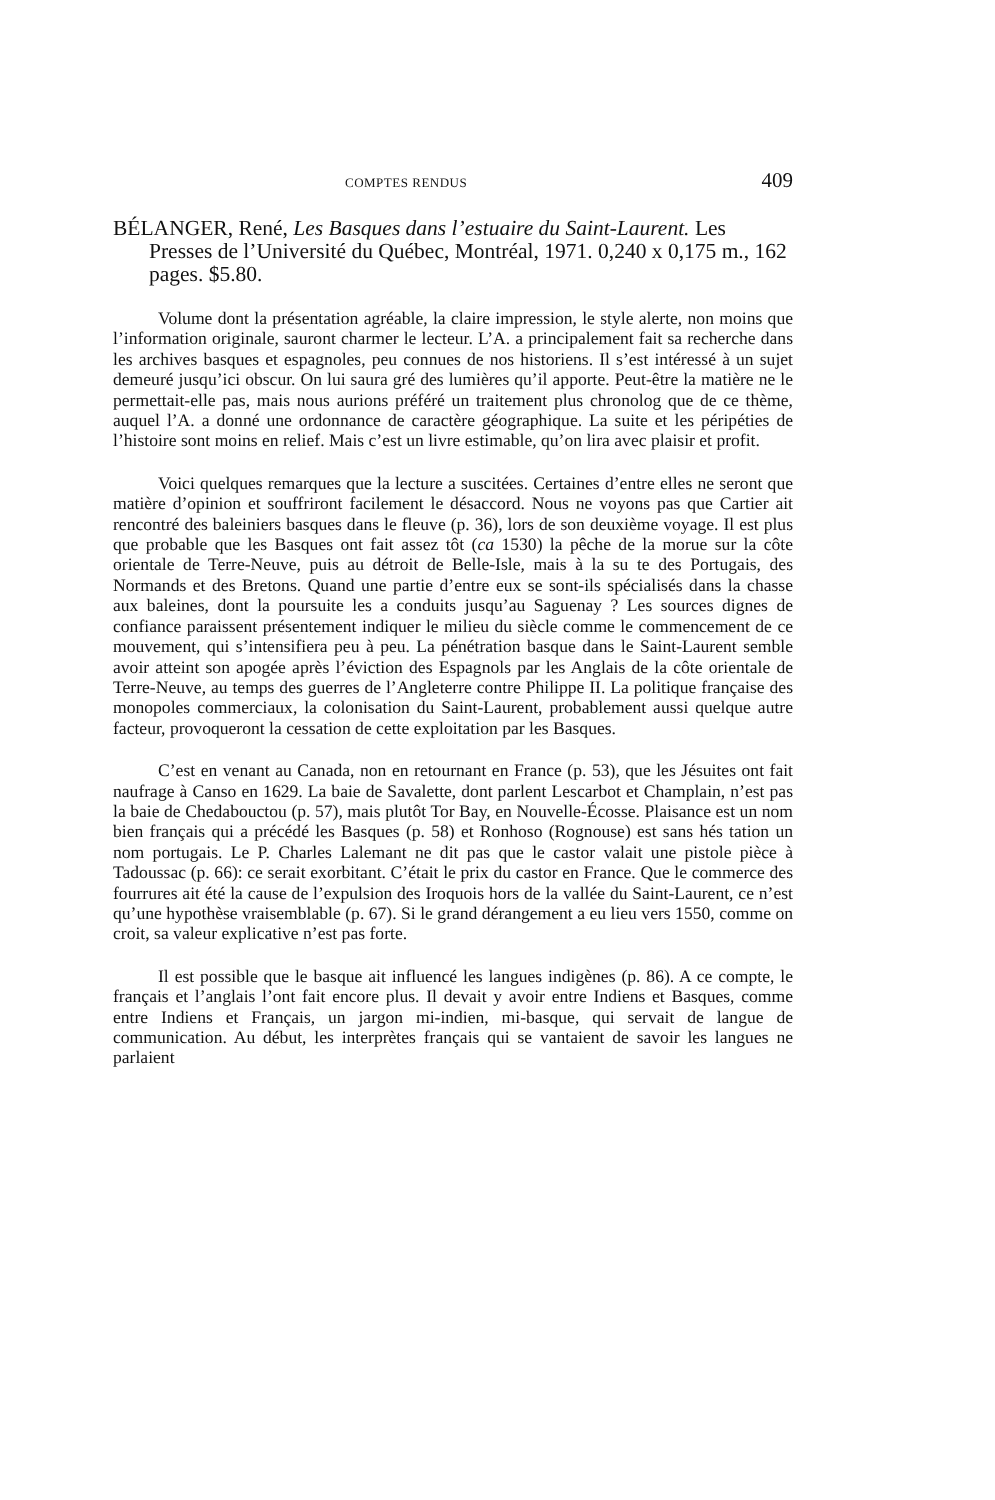COMPTES RENDUS 409
BÉLANGER, René, Les Basques dans l’estuaire du Saint-Laurent. Les Presses de l’Université du Québec, Montréal, 1971. 0,240 x 0,175 m., 162 pages. $5.80.
Volume dont la présentation agréable, la claire impression, le style alerte, non moins que l’information originale, sauront charmer le lecteur. L’A. a principalement fait sa recherche dans les archives basques et espagnoles, peu connues de nos historiens. Il s’est intéressé à un sujet demeuré jusqu’ici obscur. On lui saura gré des lumières qu’il apporte. Peut-être la matière ne le permettait-elle pas, mais nous aurions préféré un traitement plus chronolog que de ce thème, auquel l’A. a donné une ordonnance de caractère géographique. La suite et les péripéties de l’histoire sont moins en relief. Mais c’est un livre estimable, qu’on lira avec plaisir et profit.
Voici quelques remarques que la lecture a suscitées. Certaines d’entre elles ne seront que matière d’opinion et souffriront facilement le désaccord. Nous ne voyons pas que Cartier ait rencontré des baleiniers basques dans le fleuve (p. 36), lors de son deuxième voyage. Il est plus que probable que les Basques ont fait assez tôt (ca 1530) la pêche de la morue sur la côte orientale de Terre-Neuve, puis au détroit de Belle-Isle, mais à la su te des Portugais, des Normands et des Bretons. Quand une partie d’entre eux se sont-ils spécialisés dans la chasse aux baleines, dont la poursuite les a conduits jusqu’au Saguenay ? Les sources dignes de confiance paraissent présentement indiquer le milieu du siècle comme le commencement de ce mouvement, qui s’intensifiera peu à peu. La pénétration basque dans le Saint-Laurent semble avoir atteint son apogée après l’éviction des Espagnols par les Anglais de la côte orientale de Terre-Neuve, au temps des guerres de l’Angleterre contre Philippe II. La politique française des monopoles commerciaux, la colonisation du Saint-Laurent, probablement aussi quelque autre facteur, provoqueront la cessation de cette exploitation par les Basques.
C’est en venant au Canada, non en retournant en France (p. 53), que les Jésuites ont fait naufrage à Canso en 1629. La baie de Savalette, dont parlent Lescarbot et Champlain, n’est pas la baie de Chedabouctou (p. 57), mais plutôt Tor Bay, en Nouvelle-Écosse. Plaisance est un nom bien français qui a précédé les Basques (p. 58) et Ronhoso (Rognouse) est sans hés tation un nom portugais. Le P. Charles Lalemant ne dit pas que le castor valait une pistole pièce à Tadoussac (p. 66): ce serait exorbitant. C’était le prix du castor en France. Que le commerce des fourrures ait été la cause de l’expulsion des Iroquois hors de la vallée du Saint-Laurent, ce n’est qu’une hypothèse vraisemblable (p. 67). Si le grand dérangement a eu lieu vers 1550, comme on croit, sa valeur explicative n’est pas forte.
Il est possible que le basque ait influencé les langues indigènes (p. 86). A ce compte, le français et l’anglais l’ont fait encore plus. Il devait y avoir entre Indiens et Basques, comme entre Indiens et Français, un jargon mi-indien, mi-basque, qui servait de langue de communication. Au début, les interprètes français qui se vantaient de savoir les langues ne parlaient